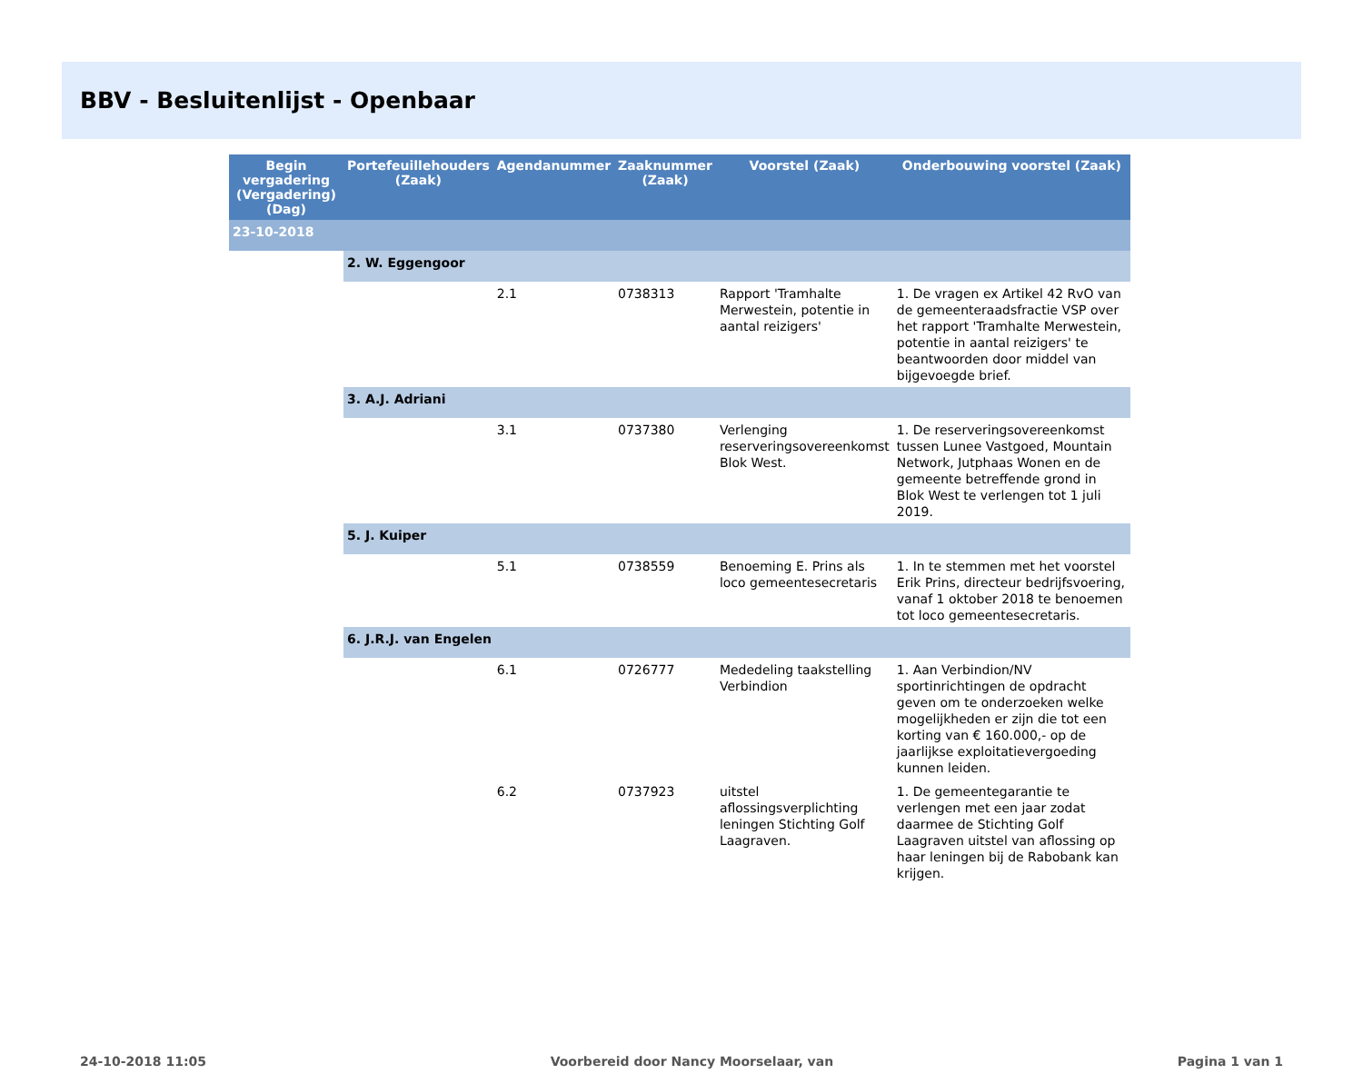BBV - Besluitenlijst - Openbaar
| Begin vergadering (Vergadering) (Dag) | Portefeuillehouders (Zaak) | Agendanummer | Zaaknummer (Zaak) | Voorstel (Zaak) | Onderbouwing voorstel (Zaak) |
| --- | --- | --- | --- | --- | --- |
| 23-10-2018 | | | | | |
| | 2. W. Eggengoor | | | | |
| | | 2.1 | 0738313 | Rapport 'Tramhalte Merwestein, potentie in aantal reizigers' | 1. De vragen ex Artikel 42 RvO van de gemeenteraadsfractie VSP over het rapport 'Tramhalte Merwestein, potentie in aantal reizigers' te beantwoorden door middel van bijgevoegde brief. |
| | 3. A.J. Adriani | | | | |
| | | 3.1 | 0737380 | Verlenging reserveringsovereenkomst Blok West. | 1. De reserveringsovereenkomst tussen Lunee Vastgoed, Mountain Network, Jutphaas Wonen en de gemeente betreffende grond in Blok West te verlengen tot 1 juli 2019. |
| | 5. J. Kuiper | | | | |
| | | 5.1 | 0738559 | Benoeming E. Prins als loco gemeentesecretaris | 1. In te stemmen met het voorstel Erik Prins, directeur bedrijfsvoering, vanaf 1 oktober 2018 te benoemen tot loco gemeentesecretaris. |
| | 6. J.R.J. van Engelen | | | | |
| | | 6.1 | 0726777 | Mededeling taakstelling Verbindion | 1. Aan Verbindion/NV sportinrichtingen de opdracht geven om te onderzoeken welke mogelijkheden er zijn die tot een korting van € 160.000,- op de jaarlijkse exploitatievergoeding kunnen leiden. |
| | | 6.2 | 0737923 | uitstel aflossingsverplichting leningen Stichting Golf Laagraven. | 1. De gemeentegarantie te verlengen met een jaar zodat daarmee de Stichting Golf Laagraven uitstel van aflossing op haar leningen bij de Rabobank kan krijgen. |
24-10-2018 11:05 Voorbereid door Nancy Moorselaar, van Pagina 1 van 1